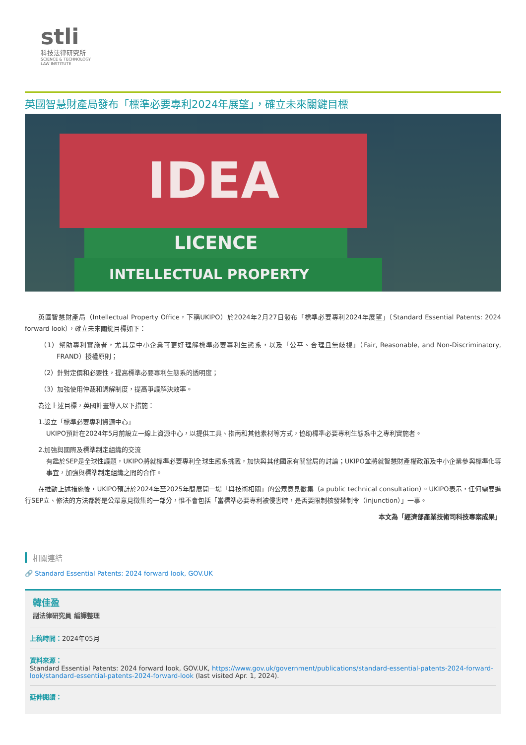stli
科技法律研究所
SCIENCE & TECHNOLOGY
LAW INSTITUTE
英國智慧財產局發布「標準必要專利2024年展望」，確立未來關鍵目標
IDEA
LICENCE
INTELLECTUAL PROPERTY
英國智慧財產局（Intellectual Property Office，下稱UKIPO）於2024年2月27日發布「標準必要專利2024年展望」（Standard Essential Patents: 2024 forward look），確立未來關鍵目標如下：
（1）幫助專利實施者，尤其是中小企業可更好理解標準必要專利生態系，以及「公平、合理且無歧視」（Fair, Reasonable, and Non-Discriminatory, FRAND）授權原則；
（2）針對定價和必要性，提高標準必要專利生態系的透明度；
（3）加強使用仲裁和調解制度，提高爭議解決效率。
為達上述目標，英國計畫導入以下措施：
1.設立「標準必要專利資源中心」
UKIPO預計在2024年5月前設立一線上資源中心，以提供工具、指南和其他素材等方式，協助標準必要專利生態系中之專利實施者。
2.加強與國際及標準制定組織的交流
有鑑於SEP是全球性議題，UKIPO將就標準必要專利全球生態系挑戰，加快與其他國家有關當局的討論；UKIPO並將就智慧財產權政策及中小企業參與標準化等事宜，加強與標準制定組織之間的合作。
在推動上述措施後，UKIPO預計於2024年至2025年間展開一場「與技術相關」的公眾意見徵集（a public technical consultation）。UKIPO表示，任何需要進行SEP立、修法的方法都將是公眾意見徵集的一部分，惟不會包括「當標準必要專利被侵害時，是否要限制核發禁制令（injunction）」一事。
本文為「經濟部產業技術司科技專案成果」
相關連結
🔗 Standard Essential Patents: 2024 forward look, GOV.UK
韓佳盈
副法律研究員 編譯整理
上稿時間：2024年05月
資料來源：
Standard Essential Patents: 2024 forward look, GOV.UK, https://www.gov.uk/government/publications/standard-essential-patents-2024-forward-look/standard-essential-patents-2024-forward-look (last visited Apr. 1, 2024).
延伸閱讀：